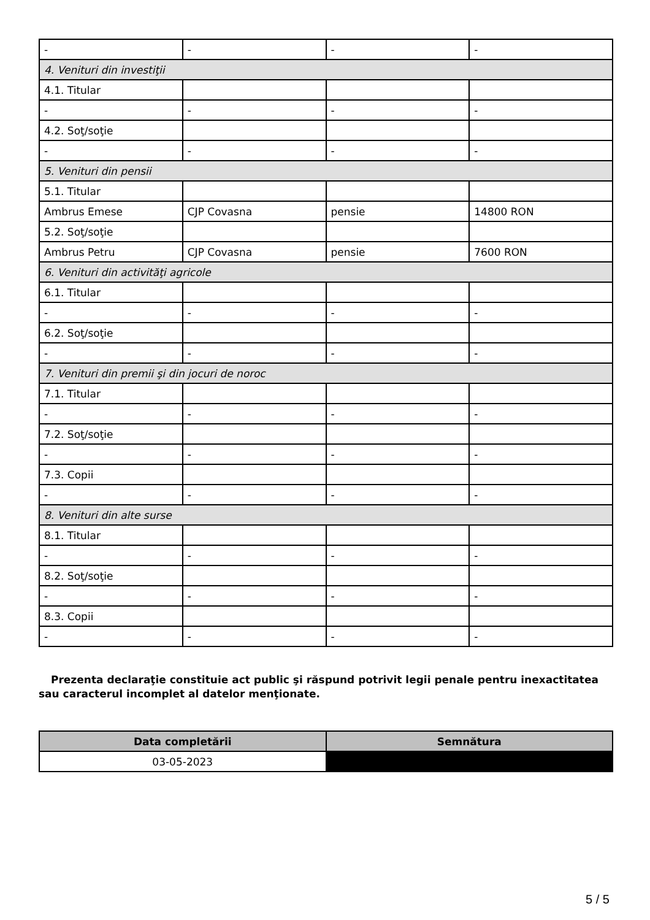| - | - | - | - |
| 4. Venituri din investiţii | | | |
| 4.1. Titular | | | |
| - | - | - | - |
| 4.2. Soţ/soţie | | | |
| - | - | - | - |
| 5. Venituri din pensii | | | |
| 5.1. Titular | | | |
| Ambrus Emese | CJP Covasna | pensie | 14800 RON |
| 5.2. Soţ/soţie | | | |
| Ambrus Petru | CJP Covasna | pensie | 7600 RON |
| 6. Venituri din activităţi agricole | | | |
| 6.1. Titular | | | |
| - | - | - | - |
| 6.2. Soţ/soţie | | | |
| - | - | - | - |
| 7. Venituri din premii şi din jocuri de noroc | | | |
| 7.1. Titular | | | |
| - | - | - | - |
| 7.2. Soţ/soţie | | | |
| - | - | - | - |
| 7.3. Copii | | | |
| - | - | - | - |
| 8. Venituri din alte surse | | | |
| 8.1. Titular | | | |
| - | - | - | - |
| 8.2. Soţ/soţie | | | |
| - | - | - | - |
| 8.3. Copii | | | |
| - | - | - | - |
Prezenta declaraţie constituie act public şi răspund potrivit legii penale pentru inexactitatea sau caracterul incomplet al datelor menţionate.
| Data completării | Semnătura |
| --- | --- |
| 03-05-2023 | |
5 / 5